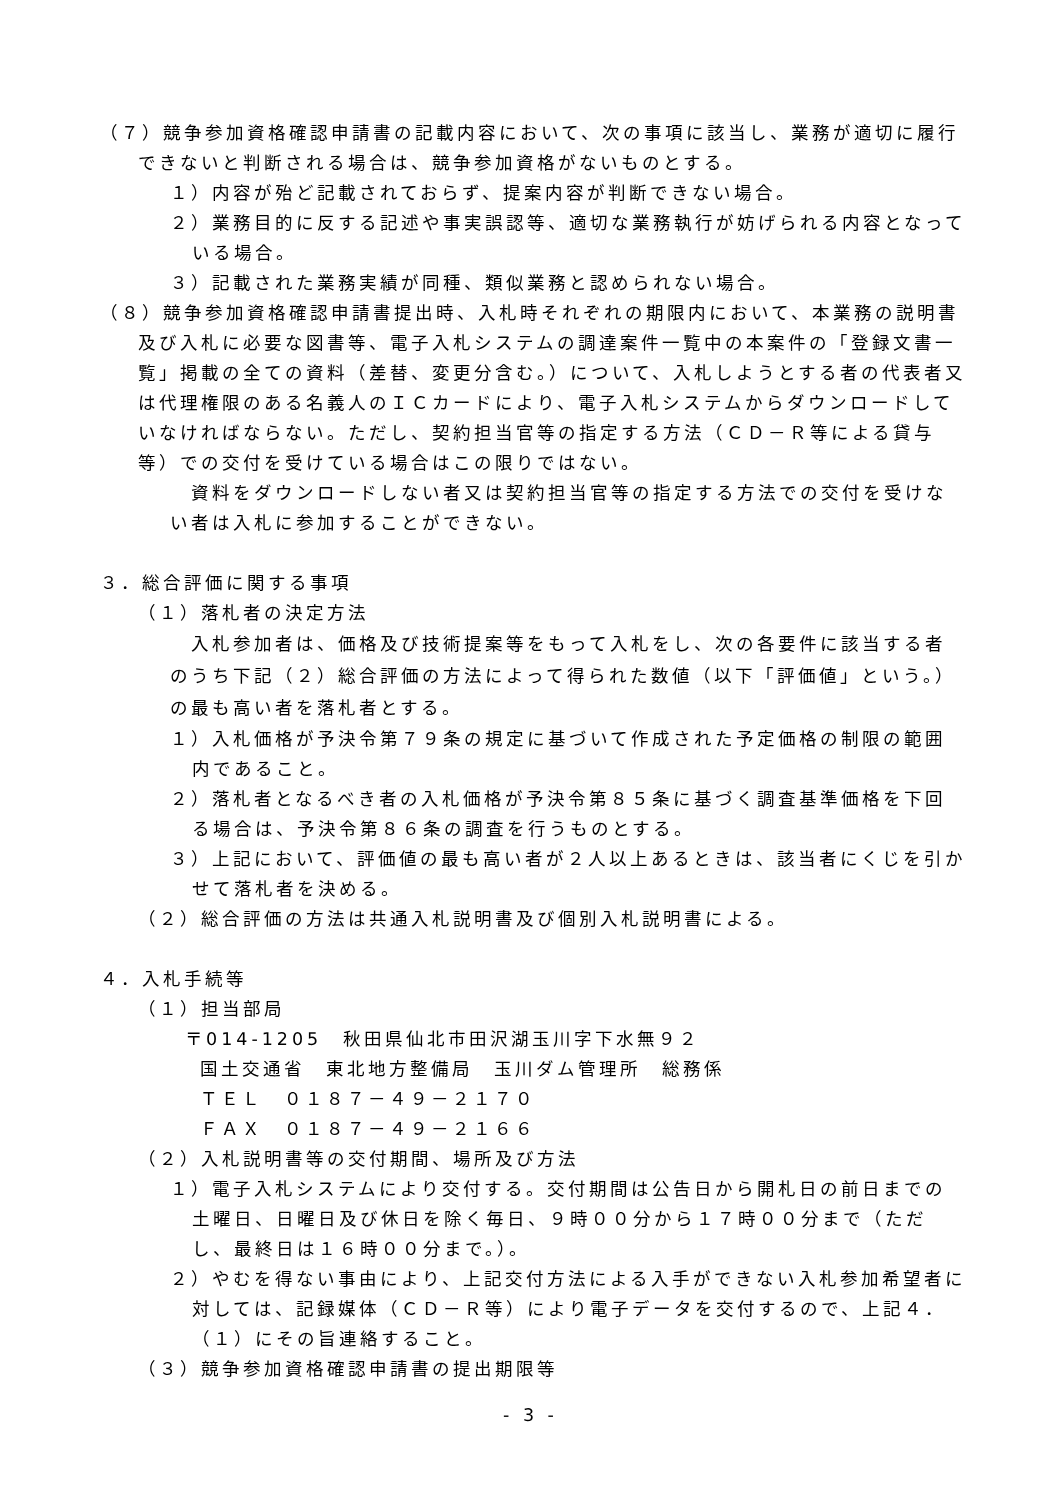（７）競争参加資格確認申請書の記載内容において、次の事項に該当し、業務が適切に履行できないと判断される場合は、競争参加資格がないものとする。
１）内容が殆ど記載されておらず、提案内容が判断できない場合。
２）業務目的に反する記述や事実誤認等、適切な業務執行が妨げられる内容となっている場合。
３）記載された業務実績が同種、類似業務と認められない場合。
（８）競争参加資格確認申請書提出時、入札時それぞれの期限内において、本業務の説明書及び入札に必要な図書等、電子入札システムの調達案件一覧中の本案件の「登録文書一覧」掲載の全ての資料（差替、変更分含む。）について、入札しようとする者の代表者又は代理権限のある名義人のＩＣカードにより、電子入札システムからダウンロードしていなければならない。ただし、契約担当官等の指定する方法（ＣＤ－Ｒ等による貸与等）での交付を受けている場合はこの限りではない。
　資料をダウンロードしない者又は契約担当官等の指定する方法での交付を受けない者は入札に参加することができない。
３．総合評価に関する事項
（１）落札者の決定方法
　入札参加者は、価格及び技術提案等をもって入札をし、次の各要件に該当する者のうち下記（２）総合評価の方法によって得られた数値（以下「評価値」という。）の最も高い者を落札者とする。
１）入札価格が予決令第７９条の規定に基づいて作成された予定価格の制限の範囲内であること。
２）落札者となるべき者の入札価格が予決令第８５条に基づく調査基準価格を下回る場合は、予決令第８６条の調査を行うものとする。
３）上記において、評価値の最も高い者が２人以上あるときは、該当者にくじを引かせて落札者を決める。
（２）総合評価の方法は共通入札説明書及び個別入札説明書による。
４．入札手続等
（１）担当部局
〒014-1205　秋田県仙北市田沢湖玉川字下水無９２
国土交通省　東北地方整備局　玉川ダム管理所　総務係
ＴＥＬ　０１８７－４９－２１７０
ＦＡＸ　０１８７－４９－２１６６
（２）入札説明書等の交付期間、場所及び方法
１）電子入札システムにより交付する。交付期間は公告日から開札日の前日までの土曜日、日曜日及び休日を除く毎日、９時００分から１７時００分まで（ただし、最終日は１６時００分まで。）。
２）やむを得ない事由により、上記交付方法による入手ができない入札参加希望者に対しては、記録媒体（ＣＤ－Ｒ等）により電子データを交付するので、上記４．（１）にその旨連絡すること。
（３）競争参加資格確認申請書の提出期限等
- 3 -